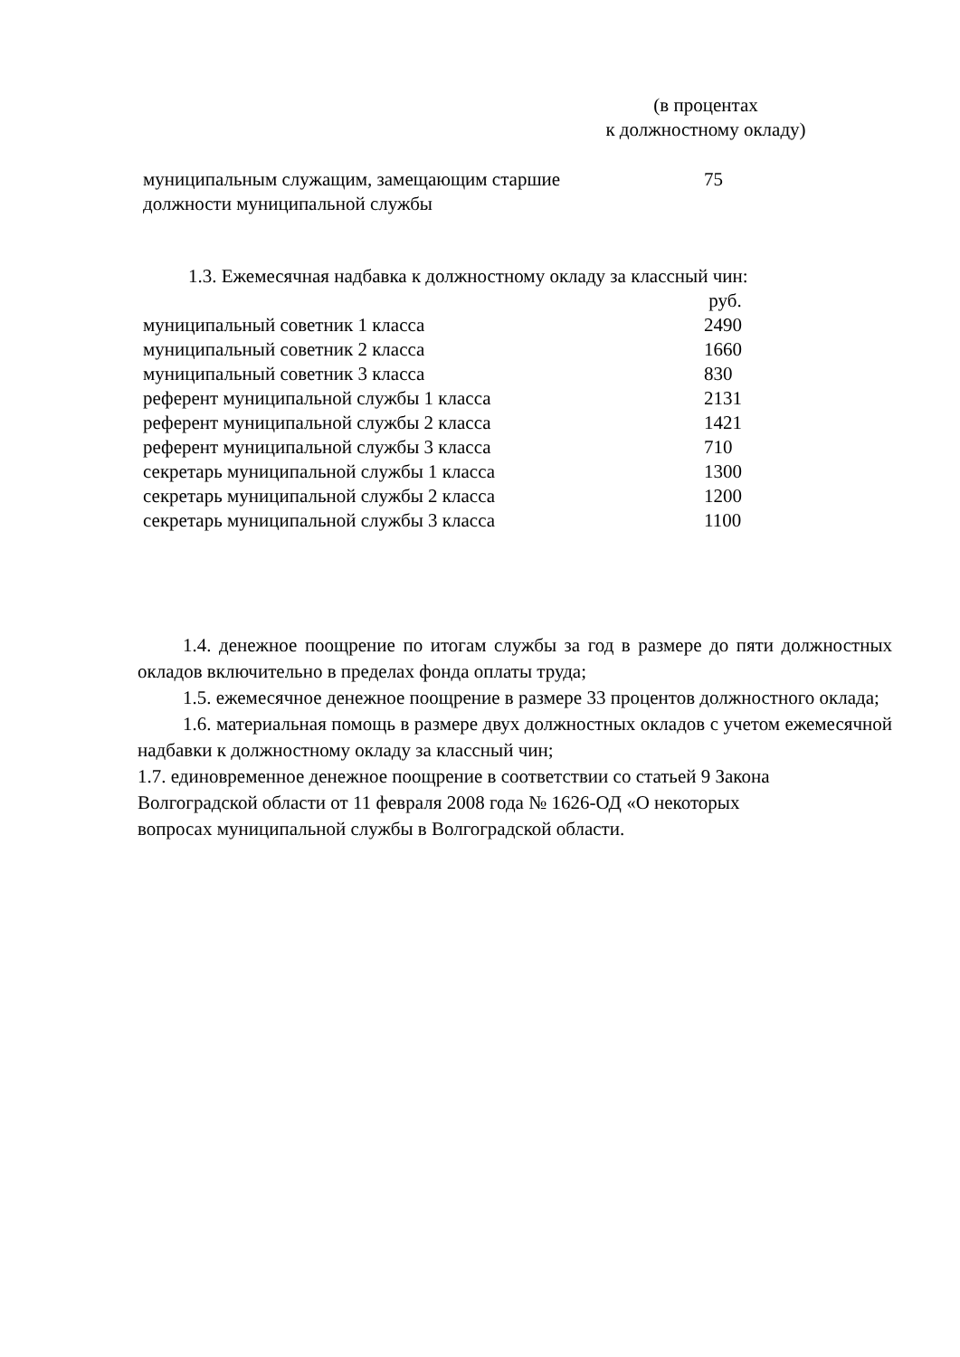(в процентах
к должностному окладу)
| муниципальным служащим, замещающим старшие должности муниципальной службы | 75 |
1.3. Ежемесячная надбавка к должностному окладу за классный чин:
| | руб. |
| муниципальный советник 1 класса | 2490 |
| муниципальный советник 2 класса | 1660 |
| муниципальный советник 3 класса | 830 |
| референт муниципальной службы 1 класса | 2131 |
| референт муниципальной службы 2 класса | 1421 |
| референт муниципальной службы 3 класса | 710 |
| секретарь муниципальной службы 1 класса | 1300 |
| секретарь муниципальной службы 2 класса | 1200 |
| секретарь муниципальной службы 3 класса | 1100 |
1.4. денежное поощрение по итогам службы за год в размере до пяти должностных окладов включительно в пределах фонда оплаты труда;
1.5. ежемесячное денежное поощрение в размере 33 процентов должностного оклада;
1.6. материальная помощь в размере двух должностных окладов с учетом ежемесячной надбавки к должностному окладу за классный чин;
1.7. единовременное денежное поощрение в соответствии со статьей 9 Закона
Волгоградской области от 11 февраля 2008 года № 1626-ОД «О некоторых
вопросах муниципальной службы в Волгоградской области.